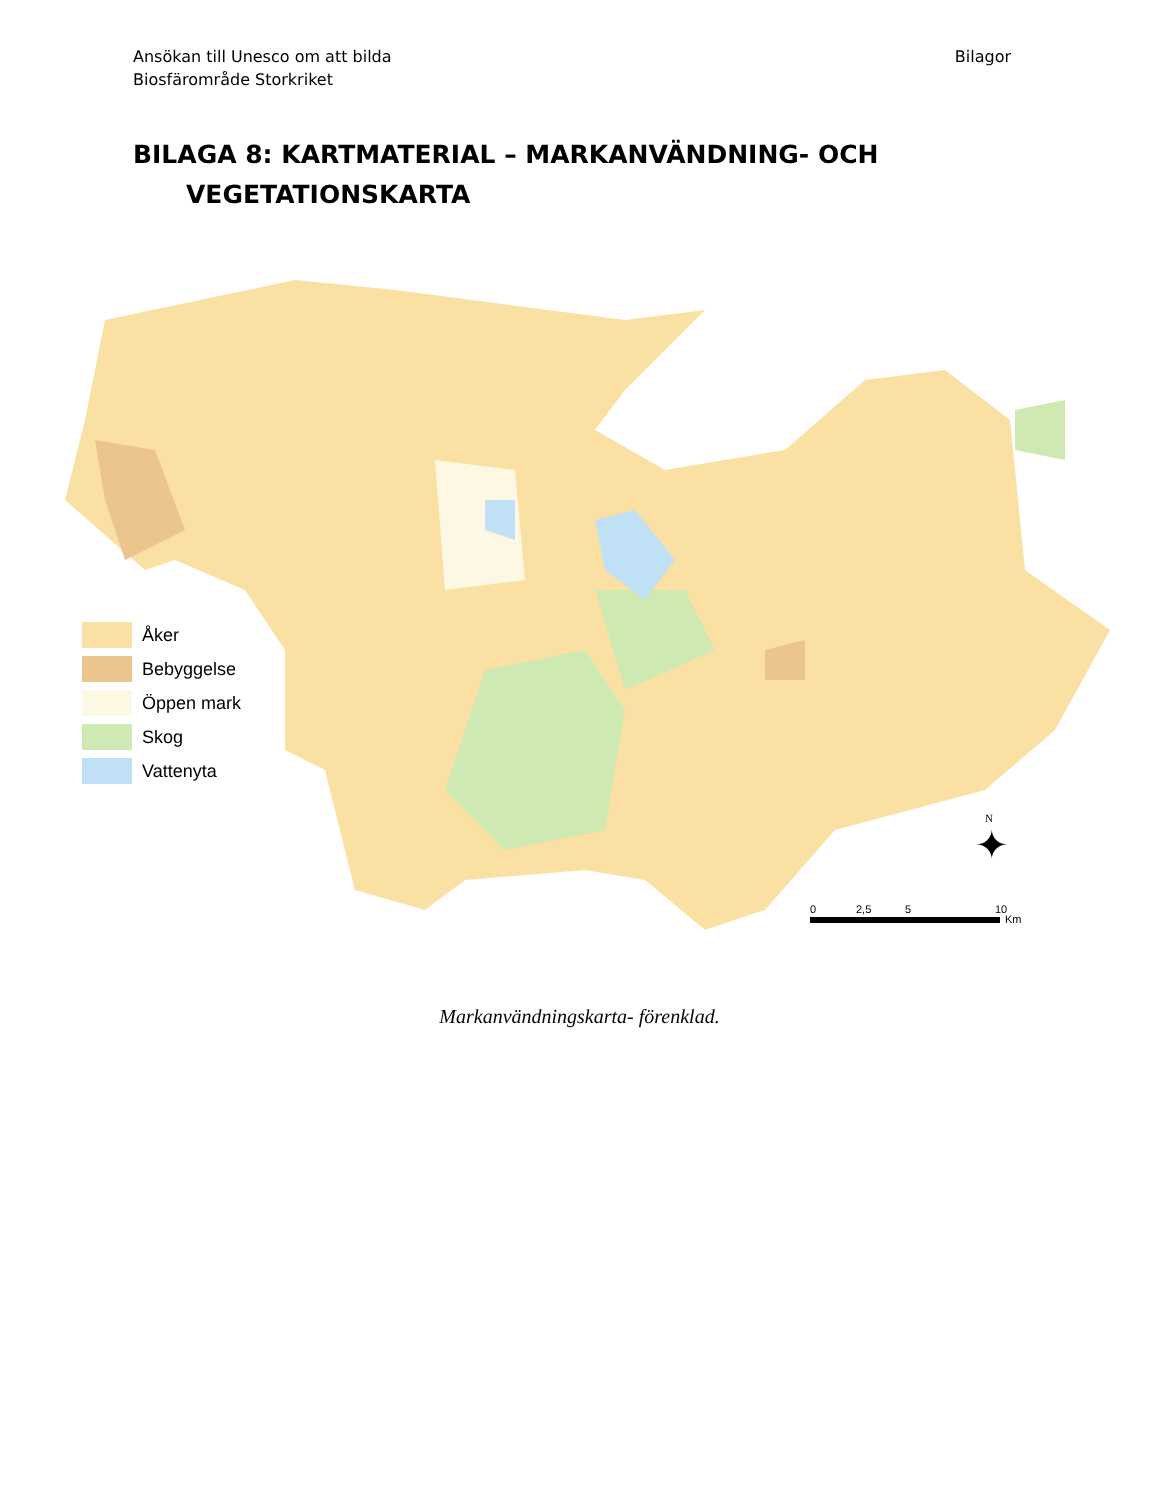Ansökan till Unesco om att bilda
Biosfärområde Storkriket
Bilagor
BILAGA 8: KARTMATERIAL – MARKANVÄNDNING- OCH
VEGETATIONSKARTA
Åker
Bebyggelse
Öppen mark
Skog
Vattenyta
N
✦
0 2,5 5 10
Km
Markanvändningskarta- förenklad.